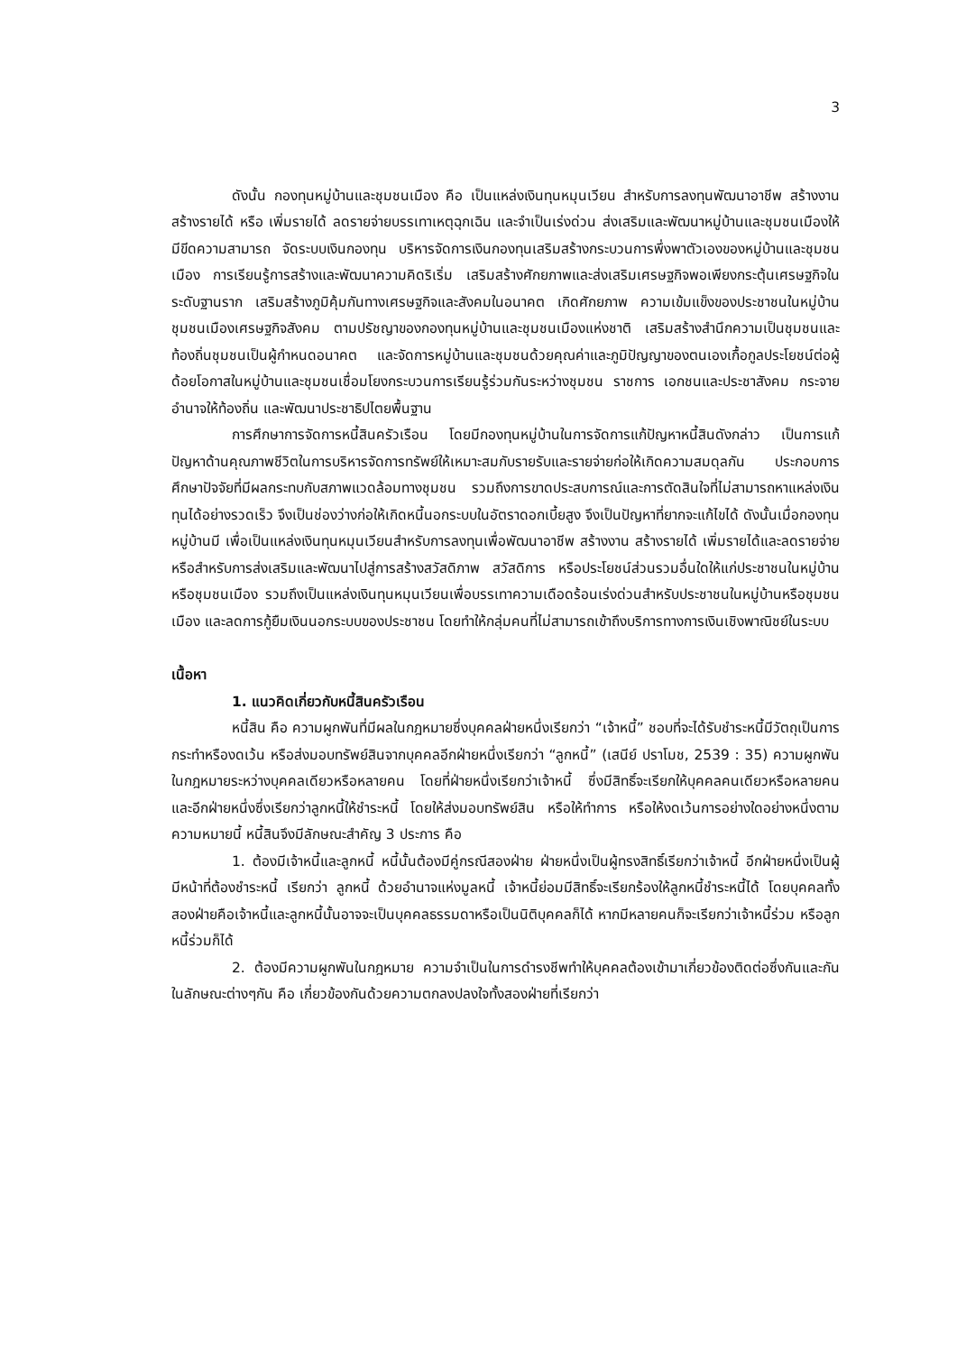3
ดังนั้น กองทุนหมู่บ้านและชุมชนเมือง คือ เป็นแหล่งเงินทุนหมุนเวียน สำหรับการลงทุนพัฒนาอาชีพ สร้างงาน สร้างรายได้ หรือ เพิ่มรายได้ ลดรายจ่ายบรรเทาเหตุฉุกเฉิน และจำเป็นเร่งด่วน ส่งเสริมและพัฒนาหมู่บ้านและชุมชนเมืองให้มีขีดความสามารถ จัดระบบเงินกองทุน บริหารจัดการเงินกองทุนเสริมสร้างกระบวนการพึ่งพาตัวเองของหมู่บ้านและชุมชนเมือง การเรียนรู้การสร้างและพัฒนาความคิดริเริ่ม เสริมสร้างศักยภาพและส่งเสริมเศรษฐกิจพอเพียงกระตุ้นเศรษฐกิจในระดับฐานราก เสริมสร้างภูมิคุ้มกันทางเศรษฐกิจและสังคมในอนาคต เกิดศักยภาพ ความเข้มแข็งของประชาชนในหมู่บ้านชุมชนเมืองเศรษฐกิจสังคม ตามปรัชญาของกองทุนหมู่บ้านและชุมชนเมืองแห่งชาติ เสริมสร้างสำนึกความเป็นชุมชนและท้องถิ่นชุมชนเป็นผู้กำหนดอนาคต และจัดการหมู่บ้านและชุมชนด้วยคุณค่าและภูมิปัญญาของตนเองเกื้อกูลประโยชน์ต่อผู้ด้อยโอกาสในหมู่บ้านและชุมชนเชื่อมโยงกระบวนการเรียนรู้ร่วมกันระหว่างชุมชน ราชการ เอกชนและประชาสังคม กระจายอำนาจให้ท้องถิ่น และพัฒนาประชาธิปไตยพื้นฐาน
การศึกษาการจัดการหนี้สินครัวเรือน โดยมีกองทุนหมู่บ้านในการจัดการแก้ปัญหาหนี้สินดังกล่าว เป็นการแก้ปัญหาด้านคุณภาพชีวิตในการบริหารจัดการทรัพย์ให้เหมาะสมกับรายรับและรายจ่ายก่อให้เกิดความสมดุลกัน ประกอบการศึกษาปัจจัยที่มีผลกระทบกับสภาพแวดล้อมทางชุมชน รวมถึงการขาดประสบการณ์และการตัดสินใจที่ไม่สามารถหาแหล่งเงินทุนได้อย่างรวดเร็ว จึงเป็นช่องว่างก่อให้เกิดหนี้นอกระบบในอัตราดอกเบี้ยสูง จึงเป็นปัญหาที่ยากจะแก้ไขได้ ดังนั้นเมื่อกองทุนหมู่บ้านมี เพื่อเป็นแหล่งเงินทุนหมุนเวียนสำหรับการลงทุนเพื่อพัฒนาอาชีพ สร้างงาน สร้างรายได้ เพิ่มรายได้และลดรายจ่าย หรือสำหรับการส่งเสริมและพัฒนาไปสู่การสร้างสวัสดิภาพ สวัสดิการ หรือประโยชน์ส่วนรวมอื่นใดให้แก่ประชาชนในหมู่บ้านหรือชุมชนเมือง รวมถึงเป็นแหล่งเงินทุนหมุนเวียนเพื่อบรรเทาความเดือดร้อนเร่งด่วนสำหรับประชาชนในหมู่บ้านหรือชุมชนเมือง และลดการกู้ยืมเงินนอกระบบของประชาชน โดยทำให้กลุ่มคนที่ไม่สามารถเข้าถึงบริการทางการเงินเชิงพาณิชย์ในระบบ
เนื้อหา
1. แนวคิดเกี่ยวกับหนี้สินครัวเรือน
หนี้สิน คือ ความผูกพันที่มีผลในกฎหมายซึ่งบุคคลฝ่ายหนึ่งเรียกว่า “เจ้าหนี้” ชอบที่จะได้รับชำระหนี้มีวัตถุเป็นการกระทำหรืองดเว้น หรือส่งมอบทรัพย์สินจากบุคคลอีกฝ่ายหนึ่งเรียกว่า “ลูกหนี้” (เสนีย์ ปราโมช, 2539 : 35) ความผูกพันในกฎหมายระหว่างบุคคลเดียวหรือหลายคน โดยที่ฝ่ายหนึ่งเรียกว่าเจ้าหนี้ ซึ่งมีสิทธิ์จะเรียกให้บุคคลคนเดียวหรือหลายคน และอีกฝ่ายหนึ่งซึ่งเรียกว่าลูกหนี้ให้ชำระหนี้ โดยให้ส่งมอบทรัพย์สิน หรือให้ทำการ หรือให้งดเว้นการอย่างใดอย่างหนึ่งตามความหมายนี้ หนี้สินจึงมีลักษณะสำคัญ 3 ประการ คือ
1. ต้องมีเจ้าหนี้และลูกหนี้ หนี้นั้นต้องมีคู่กรณีสองฝ่าย ฝ่ายหนึ่งเป็นผู้ทรงสิทธิ์เรียกว่าเจ้าหนี้ อีกฝ่ายหนึ่งเป็นผู้มีหน้าที่ต้องชำระหนี้ เรียกว่า ลูกหนี้ ด้วยอำนาจแห่งมูลหนี้ เจ้าหนี้ย่อมมีสิทธิ์จะเรียกร้องให้ลูกหนี้ชำระหนี้ได้ โดยบุคคลทั้งสองฝ่ายคือเจ้าหนี้และลูกหนี้นั้นอาจจะเป็นบุคคลธรรมดาหรือเป็นนิติบุคคลก็ได้ หากมีหลายคนก็จะเรียกว่าเจ้าหนี้ร่วม หรือลูกหนี้ร่วมก็ได้
2. ต้องมีความผูกพันในกฎหมาย ความจำเป็นในการดำรงชีพทำให้บุคคลต้องเข้ามาเกี่ยวข้องติดต่อซึ่งกันและกันในลักษณะต่างๆกัน คือ เกี่ยวข้องกันด้วยความตกลงปลงใจทั้งสองฝ่ายที่เรียกว่า